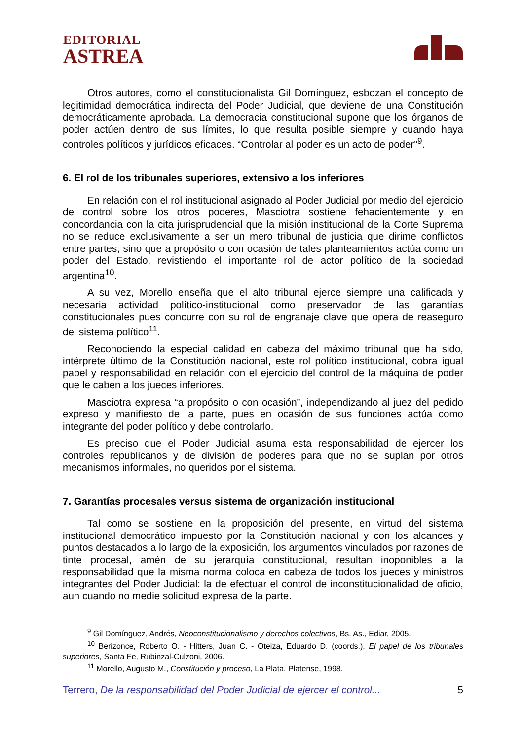EDITORIAL
ASTREA
Otros autores, como el constitucionalista Gil Domínguez, esbozan el concepto de legitimidad democrática indirecta del Poder Judicial, que deviene de una Constitución democráticamente aprobada. La democracia constitucional supone que los órganos de poder actúen dentro de sus límites, lo que resulta posible siempre y cuando haya controles políticos y jurídicos eficaces. “Controlar al poder es un acto de poder”<sup>9</sup>.
6. El rol de los tribunales superiores, extensivo a los inferiores
En relación con el rol institucional asignado al Poder Judicial por medio del ejercicio de control sobre los otros poderes, Masciotra sostiene fehacientemente y en concordancia con la cita jurisprudencial que la misión institucional de la Corte Suprema no se reduce exclusivamente a ser un mero tribunal de justicia que dirime conflictos entre partes, sino que a propósito o con ocasión de tales planteamientos actúa como un poder del Estado, revistiendo el importante rol de actor político de la sociedad argentina<sup>10</sup>.
A su vez, Morello enseña que el alto tribunal ejerce siempre una calificada y necesaria actividad político-institucional como preservador de las garantías constitucionales pues concurre con su rol de engranaje clave que opera de reaseguro del sistema político<sup>11</sup>.
Reconociendo la especial calidad en cabeza del máximo tribunal que ha sido, intérprete último de la Constitución nacional, este rol político institucional, cobra igual papel y responsabilidad en relación con el ejercicio del control de la máquina de poder que le caben a los jueces inferiores.
Masciotra expresa “a propósito o con ocasión”, independizando al juez del pedido expreso y manifiesto de la parte, pues en ocasión de sus funciones actúa como integrante del poder político y debe controlarlo.
Es preciso que el Poder Judicial asuma esta responsabilidad de ejercer los controles republicanos y de división de poderes para que no se suplan por otros mecanismos informales, no queridos por el sistema.
7. Garantías procesales versus sistema de organización institucional
Tal como se sostiene en la proposición del presente, en virtud del sistema institucional democrático impuesto por la Constitución nacional y con los alcances y puntos destacados a lo largo de la exposición, los argumentos vinculados por razones de tinte procesal, amén de su jerarquía constitucional, resultan inoponibles a la responsabilidad que la misma norma coloca en cabeza de todos los jueces y ministros integrantes del Poder Judicial: la de efectuar el control de inconstitucionalidad de oficio, aun cuando no medie solicitud expresa de la parte.
<sup>9</sup> Gil Domínguez, Andrés, Neoconstitucionalismo y derechos colectivos, Bs. As., Ediar, 2005.
<sup>10</sup> Berizonce, Roberto O. - Hitters, Juan C. - Oteiza, Eduardo D. (coords.), El papel de los tribunales superiores, Santa Fe, Rubinzal-Culzoni, 2006.
<sup>11</sup> Morello, Augusto M., Constitución y proceso, La Plata, Platense, 1998.
Terrero, De la responsabilidad del Poder Judicial de ejercer el control... 5